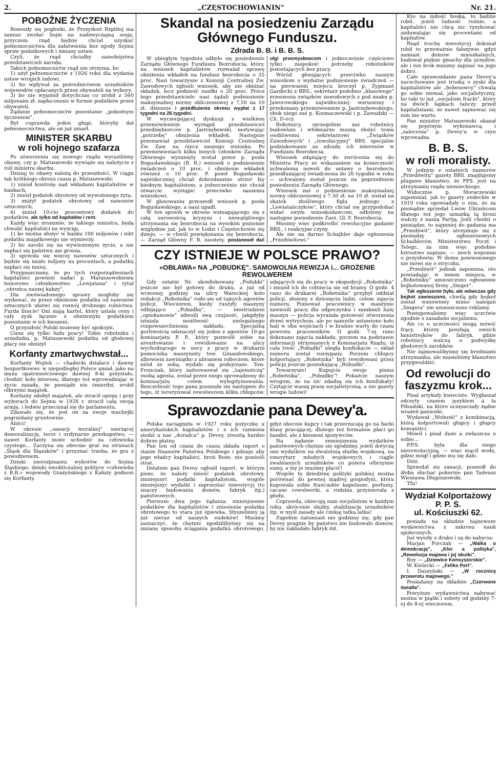2. „CZĘSTOCHOWIANIN" Nr. 21.
POBOŻNE ŻYCZENIA
Rozeszły się pogłoski, że Prezydent Rzplitej ma zamiar zwołać Sejm na nadzwyczajną sesję, przyczem rząd będzie chciał uzyskać pełnomocnictwa dla załatwienia bez zgody Sejmu spraw podatkowych i zmiany ustaw.
Czyli, że rząd chciałby samobójstwa przedstawicieli narodu.
Takich pełnomocnictw rząd nie otrzyma, bo
1) użył pełnomocnictw z 1926 roku dla wydania ustaw wrogich ludowi,
2) bo wpływał za pośrednictwem urzędników wojewodów opłacanych przez obywateli na wybory,
3) bo nie wyjaśnił dotychczas co zrobił z 560 miljonami zł. zapłaconemi w formie podatków przez obywateli.
Żądanie pełnomocnictw pozostanie „pobożnym życzeniem".
Był coprawda jeden głupi, któryby dał pełnomocnictwa, ale on już umarł.
MINISTER SKARBU
w roli hojnego szafarza
Po utworzeniu się nowego rządu wyraziliśmy obawę, czy p. Matuszewski wywiąże się należycie z roli ministra skarbu.
Dzisiaj te obawy należą do przeszłości. W ciągu tak krótkiego okresu czasu p. Matuszewski:
1) zniósł kontrolę nad wkładami kapitalistów w bankach,
2) zniósł podatek obrotowy od wywożonego żyta,
3) zniżył podatek obrotowy od nawozów sztucznych,
4) zniósł 10-cio procentowy dodatek do podatków, ale tylko od kapitałów i rent.
Każdy więc zrozumie, że takiego ministra, będą chwalić kapitaliści na wyścigi,
1) bo można złożyć w banku 100 miljonów i nikt podatku majątkowego nie wymierzy,
2) bo zarobi się na wywiezionym życie, a nie zapłaci się państwu ani grosza,
3) sprzeda się więcej nawozów sztucznych i będzie się miało miljony na procentach, a podatku zapłaci się mniej.
Przypuszczamy, że po tych rozporządzeniach kapitaliści powinni nadać p. Matuszewskiemu honorowe członkowstwo „Lewjatana" i tytuł „obrońca naszej kabzy".
Dla nieświadomego sprawy mogłoby się wydawać, że przez obniżenie podatku od nawozów sztucznych ułatwi się rozwój drobnego rolnictwa. Furda bracie! Oni mają kartel, który ustala ceny i cały zysk łącznie z obniżonym podatkiem pozostanie w ich kieszeni.
O przyszłość Polski możemy być spokojni.
Ciesz się tylko ludu pracy! Tobie robotniku i urzędniku, p. Matuszewski podatku od głodowej płacy nie obniżył
Korfanty zmartwychwstał...
Korfanty Wojtek — chadecki działacz i dawny bezportkowiec w niepodległej Polsce umiał, jako na męża opatrznościowego dawnej 8-ki przystało, chodzić koło interesu, dlatego też wprowadzając w życie zasadę, że pieniądz nie śmierdzi, zrobił olbrzymi majątek.
Korfanty zdobył majątek, ale stracił opinję i przy wyborach do Sejmu w 1928 r. stracił całą swoją armję, i ledwie przecisnął się do parlamentu.
Zdawało się, że jest on za swoje machejki pogrzebany gruntownie.
Aliści!
W okresie „sanacji moralnej" szerzącej demoralizację, teror i ordynarne przekupstwo, — nawet Korfanty może uchodzić za człowieka czystego... Zaczyna się obecnie grać na strunach „Śląsk dla Ślązaków" i przyznać trzeba, że gra z powodzeniem.
Dzięki nierozpisaniu wyborów do Sejmu Śląskiego, dzięki nieoblíczalnej polityce «człowieka z B.B.» wojewody Grażyńskiego z Kałuży podnosi się Korfanty.
Skandal na posiedzeniu Zarządu Głównego Funduszu.
Zdrada B. B. i B. B. S.
W ubiegłym tygodniu odbyło się posiedzenie Zarządu Głównego Funduszu Bezrobocia, który, na wniosek kapitalistów rozważał sprawę obniżenia wkładek na fundusz bezrobocia o 35 proc. Nasi towarzysze z Komisji Centralnej Zw. Zawodowych zgłosili wniosek, aby nie obniżać składek, lecz podnieść zasiłki o 20 proc. Prócz tego przedstawiciele nasi żądali podniesienie maksymalnej normy obliczeniowej z 7,50 na 10 zł. dziennie i przedłużenia okresu wypłat z 17 tygodni na 26 tygodni.
W wyczerpującej dyskusji z wielkiem przemówieniem wystąpił przedstawiciel przedsiębiorców p. Jastrzębowski, motywując „potrzebę" obniżenia wkładek. Następnie przemawiał przedstawiciel Komisji Centralnej Zw. Zaw. na rzecz naszego wniosku. Po przemówieniach kilku innych członków Zarządu Głównego wysunięty został przez p. posła Bogusławskiego (B. B.) wniosek o podniesienie świadczeń o 10 proc. i obniżenie wkładek również o 10 proc. P. poseł Bogusławski najwidoczniej chciał dobrodusznie otrzeć łzy biednym kapitalistom, a jednocześnie nie chciał otwarcie wystąpić przeciwko naszemu wnioskowi.
W głosowaniu przeszedł wniosek p. posła Bogusławskiego, a nasz upadł.
W ten sposób w okresie wzmagającego się z całą surowością kryzysu i niewątpliwego utrzymania się bezrobocia na wysokim poziomie względnie już, jak to w Łodzi i Częstochowie się dzieje, — w chwili powiększania się bezrobocia, — Zarząd Główny F. B. niestety, postanowił dać ulgi przemysłowcom i jednocześnie częściowo tylko zaspokoić potrzeby robotników pozostających bez pracy.
Wśród głosujących przeciwko naszym wnioskom o wydatne podniesienie świadczeń — na pierwszem miejscu kroczył p. Zygmunt Gardecki z BBS., sekretarz podobno „klasowego" zrzeszenia związków zawodowych z pod znaku p. Jaworowskiego najwidoczniej wzruszony i przekonany przemówieniem p. Jastrzębowskiego, obok niego zaś p. Kosmaczewski i p. Zawadzki — Ch. D-ecy.
Robotnicy, szczególnie zaś robotnicy budowlani i włókniarze muszą złożyć temu osobliwemu sekretarzowi „Związków Zawodowych" i „rewolucyjnej" BBS. specjalne podziękowanie za zdradę ich interesów w Funduszu Bezrobocia.
Wniosek zdążający do zwrócenia się do Ministra Pracy ze wskazaniem na konieczność uchwalenia noweli do ustawy o bezrobociu przedłużającej świadczenia do 26 tygodni w roku — uchwalony został jeszcze na poprzedniem posiedzeniu Zarządu Głównego.
Wniosek zaś o podniesienie maksymalnej normy obliczeniowej z 7.50 zł. na 10 zł. został na skutek złośliwego figla jednego z „Lewiatańczyków", który chciał się przypodobać widać swym wnioskodawcom, odłożony na następne posiedzenie Zarz. Gł. F. Bezrobocia.
Musimy więc podkreślić rewolucyjne gadanie BBS., i reakcyjne czyny.
Ale nie na darmo Schajbler daje ogłoszenia „Przedświtowi."
CZY ISTNIEJE W POLSCE PRAWO?
«OBŁAWA» NA „POBUDKĘ". SAMOWOLNA REWIZJA i... GROŻENIE REWOLWEREM
Gdy ostatni Nr. skonfiskowany „Podubki" jeszcze nie był gotowy do druku, a już od wczesnej godziny na ulicy Wareckiej koło redakcji „Robotnika" roiło się od tajnych agentów policji. Wieczorem, kiedy ruszyły maszyny odbijające „Pobudkę", — niestrudzeni „opiekunowie" zdwoili swą czujność, jakgdyby istniała możliwość nielegalnego rozpowszechnienia nakładu. Specjalną gorliwością odznaczył się jeden z agentów 10-go komisarjatu P. P., który pozwolił sobie na aresztowanie i rewidowanie na ulicy wychodzącego w nocy z pracy w drukarni pomocnika maszynisty tow. Gniazdowskiego, albowiem zawiniątko z ubraniem roboczem, które niósł ze sobą, wydało się podejrzane. Tow. Fronczak, który zaiteresował się „tajemniczą" osobą agenta, został przez niego sprowadzony do komisarjatu celem wylegitymowania. Bezczelność tego pana posunęła się następnie do tego, iż teroryzował rewolwerem kilku chłopców, udających się do pracy w ekspedycji „Robotnika" i zmusił ich do cofnięcia się od bramy. O godz. 4 rano do drukarni „Robotnika" przybył oddział policji, złożony z dziesięciu ludzi, celem zajęcia numeru. Ponieważ pracownicy w maszynie zawiesili pracę dla odpoczynku i zamknęli halę maszyn — policja wyrażała gotowość otworzenia drzwi wytrychem, ale po namyśle ustawiono koło hali w obu wejściach i w bramie warty do czasu powrotu pracowników. O godz. 7-ej rano dokonano zajęcia nakładu, poczem na podstawie informacji otrzymanych z Komisarjatu Rządu, iż cała treść „Pobudki" uległa konfiskacie — skład numeru został rozsypany. Poczem chłopcy kolportujący „Robotnika" byli rewidowani przez policję jeszcze poszukującą „Robudki".
Towarzysze! Kupujcie swoje pisma „Robotnika", „Pobudkę"! Pokażcie naszym wrogom, że na nic zdadzą się ich konfiskaty! Czytajcie waszą prasę socjalistyczną, a nie gazety wrogie ludowi!
Sprawozdanie pana Dewey'a.
Polska zaciągnęła w 1927 roku pożyczkę u amerykańskich kapitalistów i z ich ramienia siedzi u nas „doradca" p. Devey, zresztą bardzo dobrze płatny.
Pan ten od czasu do czasu składa raport o stanie finansów Państwa Polskiego i pilnuje aby jego władcy kapitaliści, broń Boże, nie ponieśli strat.
Ostatnio pan Devey ogłosił raport, w którym pisze, że należy znieść podatek obrotowy, zmniejszyć podatki kapitalistom, wogóle zmniejszyć wydatki i zaprzestać inwestycyj (to znaczy budowania domów, fabryk itp.) państwowych.
Pierwsze dwa jego żądania: zmniejszenie podatków dla kapitalistów i zniesienie podatku obrotowego to stara już śpiewka. Słyszeliśmy ją już nieraz od naszych endeków! Musimy zaznaczyć, że chętnie zgodzilibyśmy się na zmianę sposobu ściągania podatku obrotowego, gdyż obecnie kupcy i tak przerzucają go na barki klasy pracującej, dlatego też formalnie płaci go handel, ale z kieszeni spożywców.
Na żądanie zmniejszenia wydatków państwowych chętnie się zgodzimy, jeżeli dotyczą one wydatków na dwuletnią służbę wojskową, na emerytury młodych wojskowych i ciągle zwalnianych urzędników co pożera olbrzymie sumy, a my je musimy płacić!
Wogóle tę dziedzinę polityki polskiej można porównać do pewnej mądrej gospodyni, która kupowała sobie francuskie kapelusze, perfumy, cacane rewolwerki, a rodzina przymierała z głodu.
Coprawda, obiecują nam socjalistom w każdym roku, skrócenie służby, stabilizację urzędników itp. w myśl zasady ale czekaj tatka latka!
Zupełnie natomiast nie godzimy się, gdy pan Devey pragnie by państwo nie budowało domów, by nie zakładało fabryk itd.
Kto na miłość boską, to będzie robił, jeżeli ludność rośnie, a kapitaliści nie chcą nic ryzykować zadawalając się procentami od kapitałów.
Rząd trochę inwestycyj dokonał robił to przeważnie fałszywie, gdyż zamiast domów mieszkalnych, budował piękne gmachy dla urzędów, ale i ten krok musimy zapisać na jego dobro.
Całe sprawozdanie pana Devey'a nacechowane jest troską o zyski dla kapitalistów ale „bebesowcy" chwalą go sobie niemal, jako socjalistyczny, bo taki to już „socjalizm fracki", który na dwóch łapkach tańczy przed kapitalistami, że nawet zajmować się nim nie warto.
Pan minister Matuszewski okazał się pojętnym wykonawcą, i „zalecenia" p. Devey'a w czyn wprowadza.
B. B. S.
w roli moralisty.
W jednym z ostatnich numerów „Przedświtu" gazety BBS. znajdujemy plugawe kłamstwo, że PPS. jest na utrzymaniu rządu niemieckiego.
Widocznie p. Moraczewski zapomniał, jak to gazety endeckie w 1919 roku opowiadały o nim, że za pieniądze sprzedał Lwów Ukraińcom dlatego też jego szmatka tą broni walczy z naszą Partją. Jeśli chodzi o pieniądze, to najmniej do gadania ma „Przedświt", który utrzymuje się z pieniędzy ogłoszeniowych Schaiblerów, Ministerstwa Poczt i Telegr., za nim więc podobne łotrostwo napisze, — niech wspomni o przysłowiu: W domu powieszonego nie mówi się o stryczku.
„Przedświt" jednak zapomina, oto powiadając w innem miejscu, w „Robotniku" umieszczono ogłoszenie bojkotowanej firmy „Singer".
Tak ogłoszenie było, ale wówczas gdy bojkot zawieszono, chwilą gdy bojkot został wznowiony mimo nalegań „Singera" nie umieszczono reklamy.
Postępowaliśmy więc uczciwie zgodnie z zasadami socjalizmu.
Ale co o uczciwości mogą mówić frący, którzy posyłają swoich łamistrejków do fabryk, gdzie robotnicy walczą o podwyżkę głodowych zarobków.
Nie zajmowalibyśmy się brednia­mi utrzymanka, ale musieliśmy kłamstwo przygwoździć.
Od rewolucji do faszyzmu krok...
Pisał artykuły kwieciste. Wygłaszał odczyty czasem językiem á la Piłsudski, na które uczęszczały żądne wrażeń panienki.
Wydawał „Wolność" z kombinacją, którą kolportowali głupcy i głupcy komuniści.
Mówił i pisał dużo a zwłaszcza o sobie...
P.P.S. była dla niego nierewolucyjną, — więc mącił wodę, gdzie mógł i gdzie mu się dało.
Dziś.
Sprzedał się sanacji, poszedł do żłobu słuchać pokornie pan Tadeusz Wieniawa Długoszowski.
Tfu!
Wydział Kolportażowy P. P. S.
ul. Kościuszki 62.
posiada na składzie najnowsze wydawnictwa z zakresu nauk społecznych.
Już wyszły z druku i są do nabycia:
Marjan Porczak — „Walka o demokrację", „Kler a polityka", „Rewolucja majowa i jej skutki".
Boy — „Dziewice Konsystorskie".
W. Kielecki — „Feliks Perl".
I. Daszyński — „W rocznicę przewrotu majowego."
Posiadamy na składzie „Czerwone światła".
Powyższe wydawnictwa nabywać można w piątki i soboty od godziny 7-ej do 8-ej wieczorem.